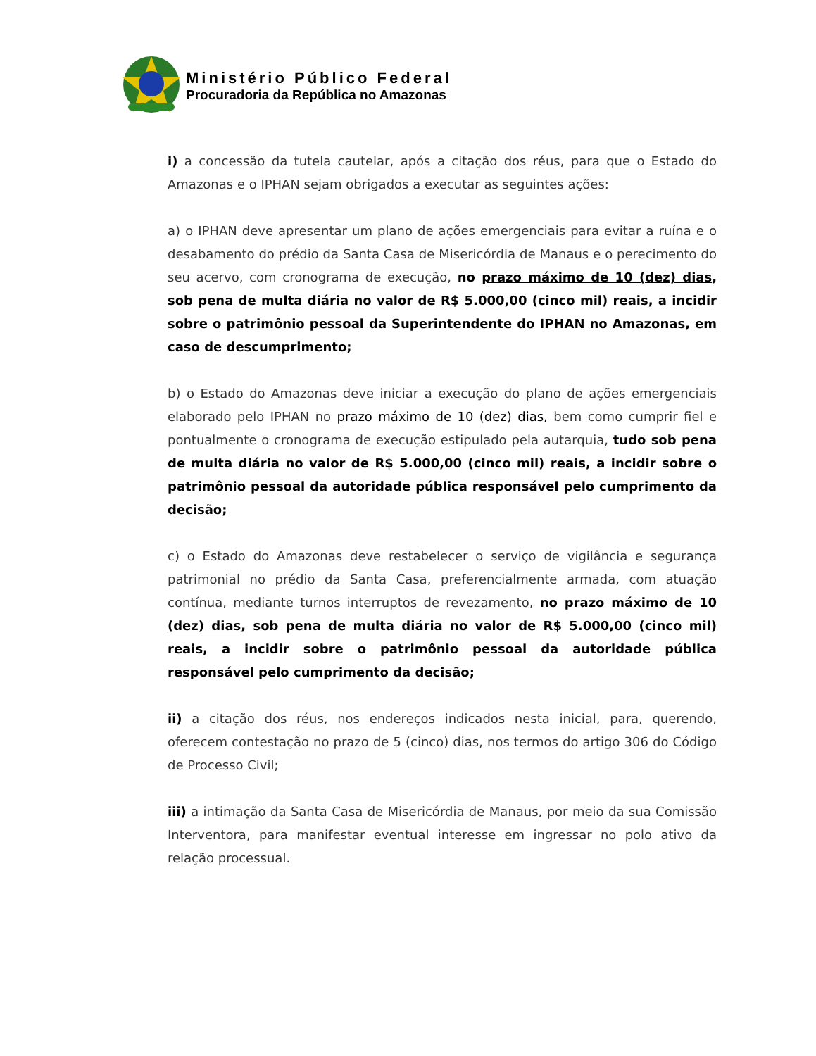Ministério Público Federal
Procuradoria da República no Amazonas
i) a concessão da tutela cautelar, após a citação dos réus, para que o Estado do Amazonas e o IPHAN sejam obrigados a executar as seguintes ações:
a) o IPHAN deve apresentar um plano de ações emergenciais para evitar a ruína e o desabamento do prédio da Santa Casa de Misericórdia de Manaus e o perecimento do seu acervo, com cronograma de execução, no prazo máximo de 10 (dez) dias, sob pena de multa diária no valor de R$ 5.000,00 (cinco mil) reais, a incidir sobre o patrimônio pessoal da Superintendente do IPHAN no Amazonas, em caso de descumprimento;
b) o Estado do Amazonas deve iniciar a execução do plano de ações emergenciais elaborado pelo IPHAN no prazo máximo de 10 (dez) dias, bem como cumprir fiel e pontualmente o cronograma de execução estipulado pela autarquia, tudo sob pena de multa diária no valor de R$ 5.000,00 (cinco mil) reais, a incidir sobre o patrimônio pessoal da autoridade pública responsável pelo cumprimento da decisão;
c) o Estado do Amazonas deve restabelecer o serviço de vigilância e segurança patrimonial no prédio da Santa Casa, preferencialmente armada, com atuação contínua, mediante turnos interruptos de revezamento, no prazo máximo de 10 (dez) dias, sob pena de multa diária no valor de R$ 5.000,00 (cinco mil) reais, a incidir sobre o patrimônio pessoal da autoridade pública responsável pelo cumprimento da decisão;
ii) a citação dos réus, nos endereços indicados nesta inicial, para, querendo, oferecem contestação no prazo de 5 (cinco) dias, nos termos do artigo 306 do Código de Processo Civil;
iii) a intimação da Santa Casa de Misericórdia de Manaus, por meio da sua Comissão Interventora, para manifestar eventual interesse em ingressar no polo ativo da relação processual.